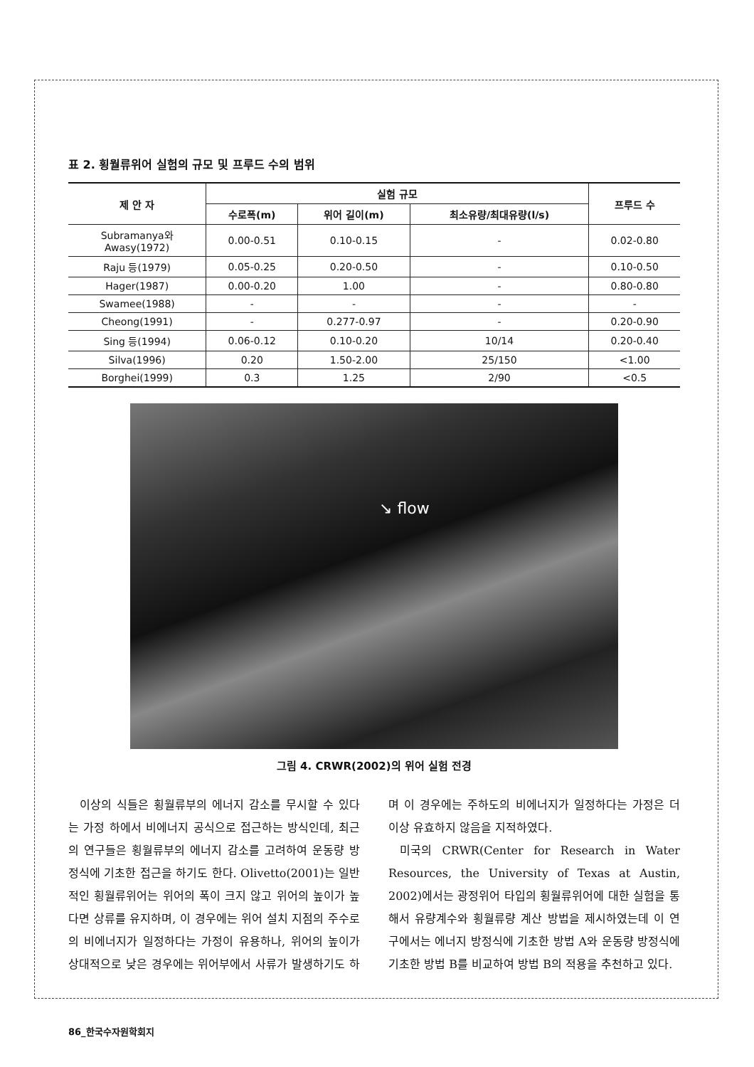표 2. 횡월류위어 실험의 규모 및 프루드 수의 범위
| 제 안 자 | 실험 규모 | | | 프루드 수 |
| --- | --- | --- | --- | --- |
| | 수로폭(m) | 위어 길이(m) | 최소유량/최대유량(l/s) | |
| Subramanya와 Awasy(1972) | 0.00-0.51 | 0.10-0.15 | - | 0.02-0.80 |
| Raju 등(1979) | 0.05-0.25 | 0.20-0.50 | - | 0.10-0.50 |
| Hager(1987) | 0.00-0.20 | 1.00 | - | 0.80-0.80 |
| Swamee(1988) | - | - | - | - |
| Cheong(1991) | - | 0.277-0.97 | - | 0.20-0.90 |
| Sing 등(1994) | 0.06-0.12 | 0.10-0.20 | 10/14 | 0.20-0.40 |
| Silva(1996) | 0.20 | 1.50-2.00 | 25/150 | <1.00 |
| Borghei(1999) | 0.3 | 1.25 | 2/90 | <0.5 |
↘ flow
그림 4. CRWR(2002)의 위어 실험 전경
이상의 식들은 횡월류부의 에너지 감소를 무시할 수 있다는 가정 하에서 비에너지 공식으로 접근하는 방식인데, 최근의 연구들은 횡월류부의 에너지 감소를 고려하여 운동량 방정식에 기초한 접근을 하기도 한다. Olivetto(2001)는 일반적인 횡월류위어는 위어의 폭이 크지 않고 위어의 높이가 높다면 상류를 유지하며, 이 경우에는 위어 설치 지점의 주수로의 비에너지가 일정하다는 가정이 유용하나, 위어의 높이가 상대적으로 낮은 경우에는 위어부에서 사류가 발생하기도 하며 이 경우에는 주하도의 비에너지가 일정하다는 가정은 더 이상 유효하지 않음을 지적하였다.
미국의 CRWR(Center for Research in Water Resources, the University of Texas at Austin, 2002)에서는 광정위어 타입의 횡월류위어에 대한 실험을 통해서 유량계수와 횡월류량 계산 방법을 제시하였는데 이 연구에서는 에너지 방정식에 기초한 방법 A와 운동량 방정식에 기초한 방법 B를 비교하여 방법 B의 적용을 추천하고 있다.
86_한국수자원학회지